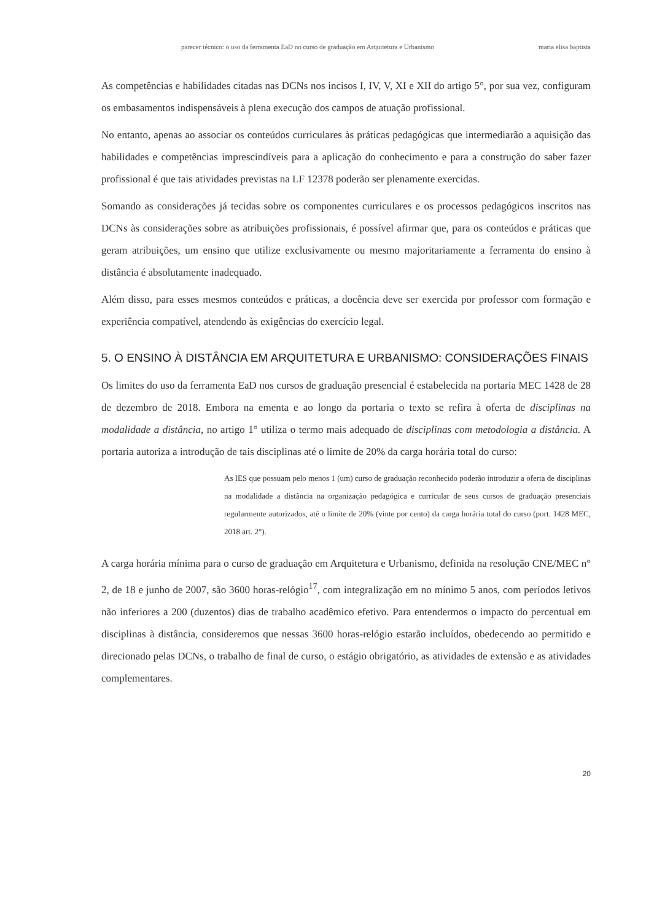parecer técnico: o uso da ferramenta EaD no curso de graduação em Arquitetura e Urbanismo maria elisa baptista
As competências e habilidades citadas nas DCNs nos incisos I, IV, V, XI e XII do artigo 5°, por sua vez, configuram os embasamentos indispensáveis à plena execução dos campos de atuação profissional.
No entanto, apenas ao associar os conteúdos curriculares às práticas pedagógicas que intermediarão a aquisição das habilidades e competências imprescindíveis para a aplicação do conhecimento e para a construção do saber fazer profissional é que tais atividades previstas na LF 12378 poderão ser plenamente exercidas.
Somando as considerações já tecidas sobre os componentes curriculares e os processos pedagógicos inscritos nas DCNs às considerações sobre as atribuições profissionais, é possível afirmar que, para os conteúdos e práticas que geram atribuições, um ensino que utilize exclusivamente ou mesmo majoritariamente a ferramenta do ensino à distância é absolutamente inadequado.
Além disso, para esses mesmos conteúdos e práticas, a docência deve ser exercida por professor com formação e experiência compatível, atendendo às exigências do exercício legal.
5. O ENSINO À DISTÂNCIA EM ARQUITETURA E URBANISMO: CONSIDERAÇÕES FINAIS
Os limites do uso da ferramenta EaD nos cursos de graduação presencial é estabelecida na portaria MEC 1428 de 28 de dezembro de 2018. Embora na ementa e ao longo da portaria o texto se refira à oferta de disciplinas na modalidade a distância, no artigo 1° utiliza o termo mais adequado de disciplinas com metodologia a distância. A portaria autoriza a introdução de tais disciplinas até o limite de 20% da carga horária total do curso:
As IES que possuam pelo menos 1 (um) curso de graduação reconhecido poderão introduzir a oferta de disciplinas na modalidade a distância na organização pedagógica e curricular de seus cursos de graduação presenciais regularmente autorizados, até o limite de 20% (vinte por cento) da carga horária total do curso (port. 1428 MEC, 2018 art. 2°).
A carga horária mínima para o curso de graduação em Arquitetura e Urbanismo, definida na resolução CNE/MEC n° 2, de 18 e junho de 2007, são 3600 horas-relógio<sup>17</sup>, com integralização em no mínimo 5 anos, com períodos letivos não inferiores a 200 (duzentos) dias de trabalho acadêmico efetivo. Para entendermos o impacto do percentual em disciplinas à distância, consideremos que nessas 3600 horas-relógio estarão incluídos, obedecendo ao permitido e direcionado pelas DCNs, o trabalho de final de curso, o estágio obrigatório, as atividades de extensão e as atividades complementares.
20